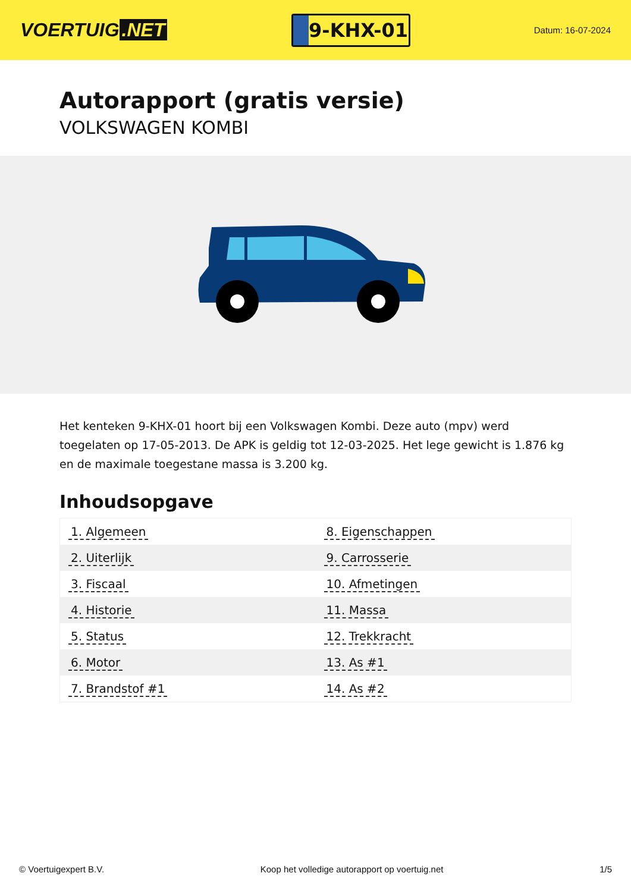VOERTUIG.NET
9-KHX-01
Datum: 16-07-2024
Autorapport (gratis versie)
VOLKSWAGEN KOMBI
Het kenteken 9-KHX-01 hoort bij een Volkswagen Kombi. Deze auto (mpv) werd toegelaten op 17-05-2013. De APK is geldig tot 12-03-2025. Het lege gewicht is 1.876 kg en de maximale toegestane massa is 3.200 kg.
Inhoudsopgave
| 1. Algemeen | 8. Eigenschappen |
| 2. Uiterlijk | 9. Carrosserie |
| 3. Fiscaal | 10. Afmetingen |
| 4. Historie | 11. Massa |
| 5. Status | 12. Trekkracht |
| 6. Motor | 13. As #1 |
| 7. Brandstof #1 | 14. As #2 |
© Voertuigexpert B.V. Koop het volledige autorapport op voertuig.net 1/5